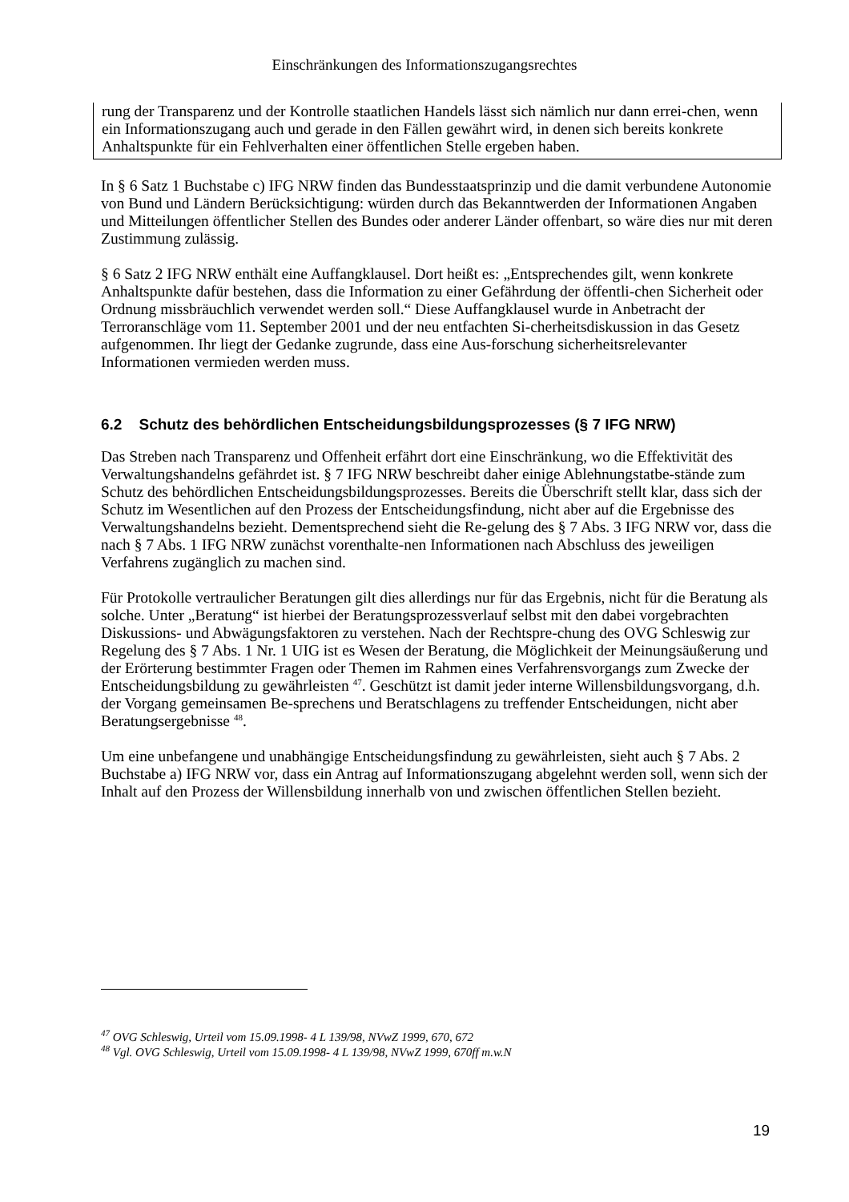Einschränkungen des Informationszugangsrechtes
rung der Transparenz und der Kontrolle staatlichen Handels lässt sich nämlich nur dann errei-chen, wenn ein Informationszugang auch und gerade in den Fällen gewährt wird, in denen sich bereits konkrete Anhaltspunkte für ein Fehlverhalten einer öffentlichen Stelle ergeben haben.
In § 6 Satz 1 Buchstabe c) IFG NRW finden das Bundesstaatsprinzip und die damit verbundene Autonomie von Bund und Ländern Berücksichtigung: würden durch das Bekanntwerden der Informationen Angaben und Mitteilungen öffentlicher Stellen des Bundes oder anderer Länder offenbart, so wäre dies nur mit deren Zustimmung zulässig.
§ 6 Satz 2 IFG NRW enthält eine Auffangklausel. Dort heißt es: „Entsprechendes gilt, wenn konkrete Anhaltspunkte dafür bestehen, dass die Information zu einer Gefährdung der öffentli-chen Sicherheit oder Ordnung missbräuchlich verwendet werden soll.“ Diese Auffangklausel wurde in Anbetracht der Terroranschläge vom 11. September 2001 und der neu entfachten Si-cherheitsdiskussion in das Gesetz aufgenommen. Ihr liegt der Gedanke zugrunde, dass eine Aus-forschung sicherheitsrelevanter Informationen vermieden werden muss.
6.2 Schutz des behördlichen Entscheidungsbildungsprozesses (§ 7 IFG NRW)
Das Streben nach Transparenz und Offenheit erfährt dort eine Einschränkung, wo die Effektivität des Verwaltungshandelns gefährdet ist. § 7 IFG NRW beschreibt daher einige Ablehnungstatbe-stände zum Schutz des behördlichen Entscheidungsbildungsprozesses. Bereits die Überschrift stellt klar, dass sich der Schutz im Wesentlichen auf den Prozess der Entscheidungsfindung, nicht aber auf die Ergebnisse des Verwaltungshandelns bezieht. Dementsprechend sieht die Re-gelung des § 7 Abs. 3 IFG NRW vor, dass die nach § 7 Abs. 1 IFG NRW zunächst vorenthalte-nen Informationen nach Abschluss des jeweiligen Verfahrens zugänglich zu machen sind.
Für Protokolle vertraulicher Beratungen gilt dies allerdings nur für das Ergebnis, nicht für die Beratung als solche. Unter „Beratung“ ist hierbei der Beratungsprozessverlauf selbst mit den dabei vorgebrachten Diskussions- und Abwägungsfaktoren zu verstehen. Nach der Rechtspre-chung des OVG Schleswig zur Regelung des § 7 Abs. 1 Nr. 1 UIG ist es Wesen der Beratung, die Möglichkeit der Meinungsäußerung und der Erörterung bestimmter Fragen oder Themen im Rahmen eines Verfahrensvorgangs zum Zwecke der Entscheidungsbildung zu gewährleisten <sup>47</sup>. Geschützt ist damit jeder interne Willensbildungsvorgang, d.h. der Vorgang gemeinsamen Be-sprechens und Beratschlagens zu treffender Entscheidungen, nicht aber Beratungsergebnisse <sup>48</sup>.
Um eine unbefangene und unabhängige Entscheidungsfindung zu gewährleisten, sieht auch § 7 Abs. 2 Buchstabe a) IFG NRW vor, dass ein Antrag auf Informationszugang abgelehnt werden soll, wenn sich der Inhalt auf den Prozess der Willensbildung innerhalb von und zwischen öffentlichen Stellen bezieht.
<sup>47</sup> OVG Schleswig, Urteil vom 15.09.1998- 4 L 139/98, NVwZ 1999, 670, 672
<sup>48</sup> Vgl. OVG Schleswig, Urteil vom 15.09.1998- 4 L 139/98, NVwZ 1999, 670ff m.w.N
19